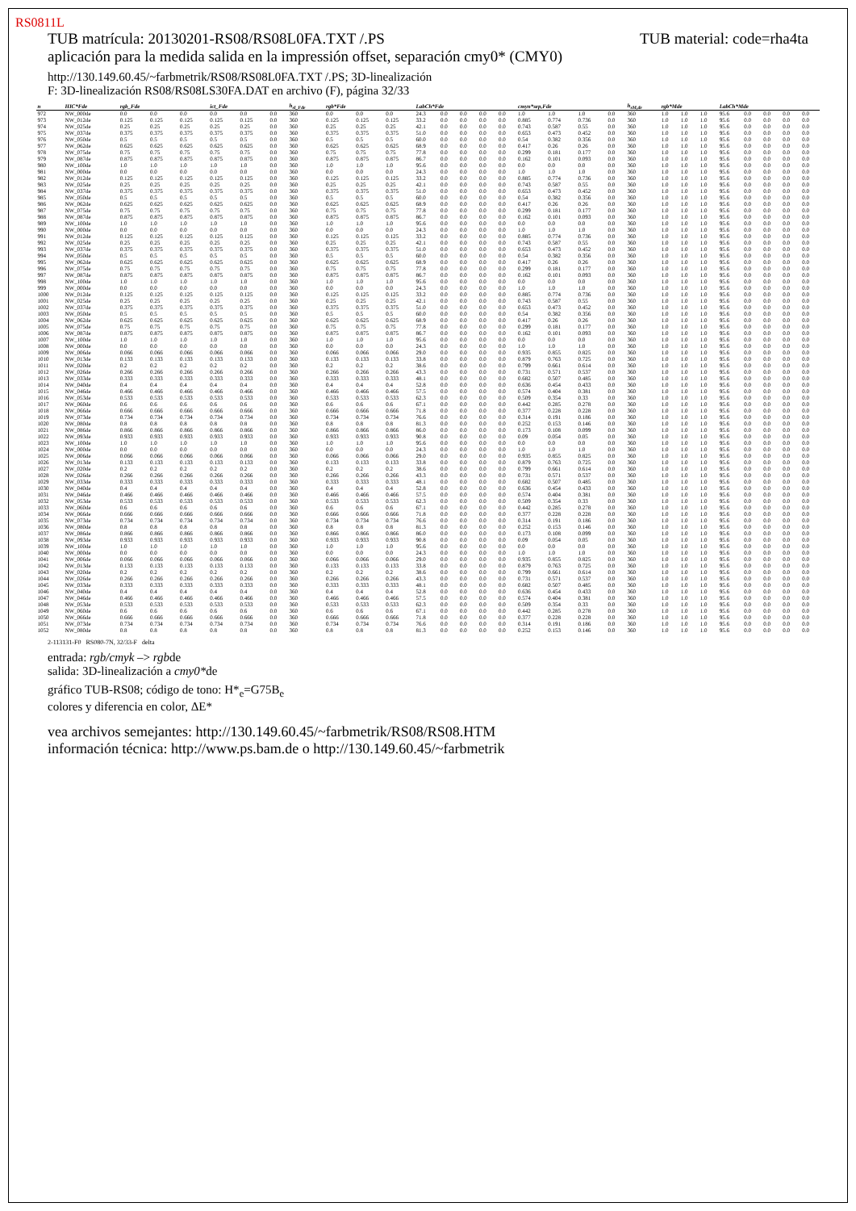RS0811L
TUB matrícula: 20130201-RS08/RS08L0FA.TXT /.PS TUB material: code=rha4ta
aplicación para la medida salida en la impressión offset, separación cmy0* (CMY0)
http://130.149.60.45/~farbmetrik/RS08/RS08L0FA.TXT /.PS; 3D-linealización
F: 3D-linealización RS08/RS08LS30FA.DAT en archivo (F), página 32/33
| n | HIC*Fde | rgb_Fde | | | ict_Fde | | | h<sub>sl_Fde</sub> | rgb*Fde | | | LabCh*Fde | | | | | cmyn*sep,Fde | | | | h<sub>sM,de</sub> | rgb*Mde | | | LabCh*Mde | | | | |
| --- | --- | --- | --- | --- | --- | --- | --- | --- | --- | --- | --- | --- | --- | --- | --- | --- | --- | --- | --- | --- | --- | --- | --- | --- | --- | --- | --- | --- | --- |
| 972 | NW_000de | 0.0 | 0.0 | 0.0 | 0.0 | 0.0 | 0.0 | 360 | 0.0 | 0.0 | 0.0 | 24.3 | 0.0 | 0.0 | 0.0 | 0.0 | 1.0 | 1.0 | 1.0 | 0.0 | 360 | 1.0 | 1.0 | 1.0 | 95.6 | 0.0 | 0.0 | 0.0 | 0.0 |
| 973 | NW_012de | 0.125 | 0.125 | 0.125 | 0.125 | 0.125 | 0.0 | 360 | 0.125 | 0.125 | 0.125 | 33.2 | 0.0 | 0.0 | 0.0 | 0.0 | 0.885 | 0.774 | 0.736 | 0.0 | 360 | 1.0 | 1.0 | 1.0 | 95.6 | 0.0 | 0.0 | 0.0 | 0.0 |
| 974 | NW_025de | 0.25 | 0.25 | 0.25 | 0.25 | 0.25 | 0.0 | 360 | 0.25 | 0.25 | 0.25 | 42.1 | 0.0 | 0.0 | 0.0 | 0.0 | 0.743 | 0.587 | 0.55 | 0.0 | 360 | 1.0 | 1.0 | 1.0 | 95.6 | 0.0 | 0.0 | 0.0 | 0.0 |
| 975 | NW_037de | 0.375 | 0.375 | 0.375 | 0.375 | 0.375 | 0.0 | 360 | 0.375 | 0.375 | 0.375 | 51.0 | 0.0 | 0.0 | 0.0 | 0.0 | 0.653 | 0.473 | 0.452 | 0.0 | 360 | 1.0 | 1.0 | 1.0 | 95.6 | 0.0 | 0.0 | 0.0 | 0.0 |
| 976 | NW_050de | 0.5 | 0.5 | 0.5 | 0.5 | 0.5 | 0.0 | 360 | 0.5 | 0.5 | 0.5 | 60.0 | 0.0 | 0.0 | 0.0 | 0.0 | 0.54 | 0.382 | 0.356 | 0.0 | 360 | 1.0 | 1.0 | 1.0 | 95.6 | 0.0 | 0.0 | 0.0 | 0.0 |
| 977 | NW_062de | 0.625 | 0.625 | 0.625 | 0.625 | 0.625 | 0.0 | 360 | 0.625 | 0.625 | 0.625 | 68.9 | 0.0 | 0.0 | 0.0 | 0.0 | 0.417 | 0.26 | 0.26 | 0.0 | 360 | 1.0 | 1.0 | 1.0 | 95.6 | 0.0 | 0.0 | 0.0 | 0.0 |
| 978 | NW_075de | 0.75 | 0.75 | 0.75 | 0.75 | 0.75 | 0.0 | 360 | 0.75 | 0.75 | 0.75 | 77.8 | 0.0 | 0.0 | 0.0 | 0.0 | 0.299 | 0.181 | 0.177 | 0.0 | 360 | 1.0 | 1.0 | 1.0 | 95.6 | 0.0 | 0.0 | 0.0 | 0.0 |
| 979 | NW_087de | 0.875 | 0.875 | 0.875 | 0.875 | 0.875 | 0.0 | 360 | 0.875 | 0.875 | 0.875 | 86.7 | 0.0 | 0.0 | 0.0 | 0.0 | 0.162 | 0.101 | 0.093 | 0.0 | 360 | 1.0 | 1.0 | 1.0 | 95.6 | 0.0 | 0.0 | 0.0 | 0.0 |
| 980 | NW_100de | 1.0 | 1.0 | 1.0 | 1.0 | 1.0 | 0.0 | 360 | 1.0 | 1.0 | 1.0 | 95.6 | 0.0 | 0.0 | 0.0 | 0.0 | 0.0 | 0.0 | 0.0 | 0.0 | 360 | 1.0 | 1.0 | 1.0 | 95.6 | 0.0 | 0.0 | 0.0 | 0.0 |
| 981 | NW_000de | 0.0 | 0.0 | 0.0 | 0.0 | 0.0 | 0.0 | 360 | 0.0 | 0.0 | 0.0 | 24.3 | 0.0 | 0.0 | 0.0 | 0.0 | 1.0 | 1.0 | 1.0 | 0.0 | 360 | 1.0 | 1.0 | 1.0 | 95.6 | 0.0 | 0.0 | 0.0 | 0.0 |
| 982 | NW_012de | 0.125 | 0.125 | 0.125 | 0.125 | 0.125 | 0.0 | 360 | 0.125 | 0.125 | 0.125 | 33.2 | 0.0 | 0.0 | 0.0 | 0.0 | 0.885 | 0.774 | 0.736 | 0.0 | 360 | 1.0 | 1.0 | 1.0 | 95.6 | 0.0 | 0.0 | 0.0 | 0.0 |
| 983 | NW_025de | 0.25 | 0.25 | 0.25 | 0.25 | 0.25 | 0.0 | 360 | 0.25 | 0.25 | 0.25 | 42.1 | 0.0 | 0.0 | 0.0 | 0.0 | 0.743 | 0.587 | 0.55 | 0.0 | 360 | 1.0 | 1.0 | 1.0 | 95.6 | 0.0 | 0.0 | 0.0 | 0.0 |
| 984 | NW_037de | 0.375 | 0.375 | 0.375 | 0.375 | 0.375 | 0.0 | 360 | 0.375 | 0.375 | 0.375 | 51.0 | 0.0 | 0.0 | 0.0 | 0.0 | 0.653 | 0.473 | 0.452 | 0.0 | 360 | 1.0 | 1.0 | 1.0 | 95.6 | 0.0 | 0.0 | 0.0 | 0.0 |
| 985 | NW_050de | 0.5 | 0.5 | 0.5 | 0.5 | 0.5 | 0.0 | 360 | 0.5 | 0.5 | 0.5 | 60.0 | 0.0 | 0.0 | 0.0 | 0.0 | 0.54 | 0.382 | 0.356 | 0.0 | 360 | 1.0 | 1.0 | 1.0 | 95.6 | 0.0 | 0.0 | 0.0 | 0.0 |
| 986 | NW_062de | 0.625 | 0.625 | 0.625 | 0.625 | 0.625 | 0.0 | 360 | 0.625 | 0.625 | 0.625 | 68.9 | 0.0 | 0.0 | 0.0 | 0.0 | 0.417 | 0.26 | 0.26 | 0.0 | 360 | 1.0 | 1.0 | 1.0 | 95.6 | 0.0 | 0.0 | 0.0 | 0.0 |
| 987 | NW_075de | 0.75 | 0.75 | 0.75 | 0.75 | 0.75 | 0.0 | 360 | 0.75 | 0.75 | 0.75 | 77.8 | 0.0 | 0.0 | 0.0 | 0.0 | 0.299 | 0.181 | 0.177 | 0.0 | 360 | 1.0 | 1.0 | 1.0 | 95.6 | 0.0 | 0.0 | 0.0 | 0.0 |
| 988 | NW_087de | 0.875 | 0.875 | 0.875 | 0.875 | 0.875 | 0.0 | 360 | 0.875 | 0.875 | 0.875 | 86.7 | 0.0 | 0.0 | 0.0 | 0.0 | 0.162 | 0.101 | 0.093 | 0.0 | 360 | 1.0 | 1.0 | 1.0 | 95.6 | 0.0 | 0.0 | 0.0 | 0.0 |
| 989 | NW_100de | 1.0 | 1.0 | 1.0 | 1.0 | 1.0 | 0.0 | 360 | 1.0 | 1.0 | 1.0 | 95.6 | 0.0 | 0.0 | 0.0 | 0.0 | 0.0 | 0.0 | 0.0 | 0.0 | 360 | 1.0 | 1.0 | 1.0 | 95.6 | 0.0 | 0.0 | 0.0 | 0.0 |
| 990 | NW_000de | 0.0 | 0.0 | 0.0 | 0.0 | 0.0 | 0.0 | 360 | 0.0 | 0.0 | 0.0 | 24.3 | 0.0 | 0.0 | 0.0 | 0.0 | 1.0 | 1.0 | 1.0 | 0.0 | 360 | 1.0 | 1.0 | 1.0 | 95.6 | 0.0 | 0.0 | 0.0 | 0.0 |
| 991 | NW_012de | 0.125 | 0.125 | 0.125 | 0.125 | 0.125 | 0.0 | 360 | 0.125 | 0.125 | 0.125 | 33.2 | 0.0 | 0.0 | 0.0 | 0.0 | 0.885 | 0.774 | 0.736 | 0.0 | 360 | 1.0 | 1.0 | 1.0 | 95.6 | 0.0 | 0.0 | 0.0 | 0.0 |
| 992 | NW_025de | 0.25 | 0.25 | 0.25 | 0.25 | 0.25 | 0.0 | 360 | 0.25 | 0.25 | 0.25 | 42.1 | 0.0 | 0.0 | 0.0 | 0.0 | 0.743 | 0.587 | 0.55 | 0.0 | 360 | 1.0 | 1.0 | 1.0 | 95.6 | 0.0 | 0.0 | 0.0 | 0.0 |
| 993 | NW_037de | 0.375 | 0.375 | 0.375 | 0.375 | 0.375 | 0.0 | 360 | 0.375 | 0.375 | 0.375 | 51.0 | 0.0 | 0.0 | 0.0 | 0.0 | 0.653 | 0.473 | 0.452 | 0.0 | 360 | 1.0 | 1.0 | 1.0 | 95.6 | 0.0 | 0.0 | 0.0 | 0.0 |
| 994 | NW_050de | 0.5 | 0.5 | 0.5 | 0.5 | 0.5 | 0.0 | 360 | 0.5 | 0.5 | 0.5 | 60.0 | 0.0 | 0.0 | 0.0 | 0.0 | 0.54 | 0.382 | 0.356 | 0.0 | 360 | 1.0 | 1.0 | 1.0 | 95.6 | 0.0 | 0.0 | 0.0 | 0.0 |
| 995 | NW_062de | 0.625 | 0.625 | 0.625 | 0.625 | 0.625 | 0.0 | 360 | 0.625 | 0.625 | 0.625 | 68.9 | 0.0 | 0.0 | 0.0 | 0.0 | 0.417 | 0.26 | 0.26 | 0.0 | 360 | 1.0 | 1.0 | 1.0 | 95.6 | 0.0 | 0.0 | 0.0 | 0.0 |
| 996 | NW_075de | 0.75 | 0.75 | 0.75 | 0.75 | 0.75 | 0.0 | 360 | 0.75 | 0.75 | 0.75 | 77.8 | 0.0 | 0.0 | 0.0 | 0.0 | 0.299 | 0.181 | 0.177 | 0.0 | 360 | 1.0 | 1.0 | 1.0 | 95.6 | 0.0 | 0.0 | 0.0 | 0.0 |
| 997 | NW_087de | 0.875 | 0.875 | 0.875 | 0.875 | 0.875 | 0.0 | 360 | 0.875 | 0.875 | 0.875 | 86.7 | 0.0 | 0.0 | 0.0 | 0.0 | 0.162 | 0.101 | 0.093 | 0.0 | 360 | 1.0 | 1.0 | 1.0 | 95.6 | 0.0 | 0.0 | 0.0 | 0.0 |
| 998 | NW_100de | 1.0 | 1.0 | 1.0 | 1.0 | 1.0 | 0.0 | 360 | 1.0 | 1.0 | 1.0 | 95.6 | 0.0 | 0.0 | 0.0 | 0.0 | 0.0 | 0.0 | 0.0 | 0.0 | 360 | 1.0 | 1.0 | 1.0 | 95.6 | 0.0 | 0.0 | 0.0 | 0.0 |
| 999 | NW_000de | 0.0 | 0.0 | 0.0 | 0.0 | 0.0 | 0.0 | 360 | 0.0 | 0.0 | 0.0 | 24.3 | 0.0 | 0.0 | 0.0 | 0.0 | 1.0 | 1.0 | 1.0 | 0.0 | 360 | 1.0 | 1.0 | 1.0 | 95.6 | 0.0 | 0.0 | 0.0 | 0.0 |
| 1000 | NW_012de | 0.125 | 0.125 | 0.125 | 0.125 | 0.125 | 0.0 | 360 | 0.125 | 0.125 | 0.125 | 33.2 | 0.0 | 0.0 | 0.0 | 0.0 | 0.885 | 0.774 | 0.736 | 0.0 | 360 | 1.0 | 1.0 | 1.0 | 95.6 | 0.0 | 0.0 | 0.0 | 0.0 |
| 1001 | NW_025de | 0.25 | 0.25 | 0.25 | 0.25 | 0.25 | 0.0 | 360 | 0.25 | 0.25 | 0.25 | 42.1 | 0.0 | 0.0 | 0.0 | 0.0 | 0.743 | 0.587 | 0.55 | 0.0 | 360 | 1.0 | 1.0 | 1.0 | 95.6 | 0.0 | 0.0 | 0.0 | 0.0 |
| 1002 | NW_037de | 0.375 | 0.375 | 0.375 | 0.375 | 0.375 | 0.0 | 360 | 0.375 | 0.375 | 0.375 | 51.0 | 0.0 | 0.0 | 0.0 | 0.0 | 0.653 | 0.473 | 0.452 | 0.0 | 360 | 1.0 | 1.0 | 1.0 | 95.6 | 0.0 | 0.0 | 0.0 | 0.0 |
| 1003 | NW_050de | 0.5 | 0.5 | 0.5 | 0.5 | 0.5 | 0.0 | 360 | 0.5 | 0.5 | 0.5 | 60.0 | 0.0 | 0.0 | 0.0 | 0.0 | 0.54 | 0.382 | 0.356 | 0.0 | 360 | 1.0 | 1.0 | 1.0 | 95.6 | 0.0 | 0.0 | 0.0 | 0.0 |
| 1004 | NW_062de | 0.625 | 0.625 | 0.625 | 0.625 | 0.625 | 0.0 | 360 | 0.625 | 0.625 | 0.625 | 68.9 | 0.0 | 0.0 | 0.0 | 0.0 | 0.417 | 0.26 | 0.26 | 0.0 | 360 | 1.0 | 1.0 | 1.0 | 95.6 | 0.0 | 0.0 | 0.0 | 0.0 |
| 1005 | NW_075de | 0.75 | 0.75 | 0.75 | 0.75 | 0.75 | 0.0 | 360 | 0.75 | 0.75 | 0.75 | 77.8 | 0.0 | 0.0 | 0.0 | 0.0 | 0.299 | 0.181 | 0.177 | 0.0 | 360 | 1.0 | 1.0 | 1.0 | 95.6 | 0.0 | 0.0 | 0.0 | 0.0 |
| 1006 | NW_087de | 0.875 | 0.875 | 0.875 | 0.875 | 0.875 | 0.0 | 360 | 0.875 | 0.875 | 0.875 | 86.7 | 0.0 | 0.0 | 0.0 | 0.0 | 0.162 | 0.101 | 0.093 | 0.0 | 360 | 1.0 | 1.0 | 1.0 | 95.6 | 0.0 | 0.0 | 0.0 | 0.0 |
| 1007 | NW_100de | 1.0 | 1.0 | 1.0 | 1.0 | 1.0 | 0.0 | 360 | 1.0 | 1.0 | 1.0 | 95.6 | 0.0 | 0.0 | 0.0 | 0.0 | 0.0 | 0.0 | 0.0 | 0.0 | 360 | 1.0 | 1.0 | 1.0 | 95.6 | 0.0 | 0.0 | 0.0 | 0.0 |
| 1008 | NW_000de | 0.0 | 0.0 | 0.0 | 0.0 | 0.0 | 0.0 | 360 | 0.0 | 0.0 | 0.0 | 24.3 | 0.0 | 0.0 | 0.0 | 0.0 | 1.0 | 1.0 | 1.0 | 0.0 | 360 | 1.0 | 1.0 | 1.0 | 95.6 | 0.0 | 0.0 | 0.0 | 0.0 |
| 1009 | NW_006de | 0.066 | 0.066 | 0.066 | 0.066 | 0.066 | 0.0 | 360 | 0.066 | 0.066 | 0.066 | 29.0 | 0.0 | 0.0 | 0.0 | 0.0 | 0.935 | 0.855 | 0.825 | 0.0 | 360 | 1.0 | 1.0 | 1.0 | 95.6 | 0.0 | 0.0 | 0.0 | 0.0 |
| 1010 | NW_013de | 0.133 | 0.133 | 0.133 | 0.133 | 0.133 | 0.0 | 360 | 0.133 | 0.133 | 0.133 | 33.8 | 0.0 | 0.0 | 0.0 | 0.0 | 0.879 | 0.763 | 0.725 | 0.0 | 360 | 1.0 | 1.0 | 1.0 | 95.6 | 0.0 | 0.0 | 0.0 | 0.0 |
| 1011 | NW_020de | 0.2 | 0.2 | 0.2 | 0.2 | 0.2 | 0.0 | 360 | 0.2 | 0.2 | 0.2 | 38.6 | 0.0 | 0.0 | 0.0 | 0.0 | 0.799 | 0.661 | 0.614 | 0.0 | 360 | 1.0 | 1.0 | 1.0 | 95.6 | 0.0 | 0.0 | 0.0 | 0.0 |
| 1012 | NW_026de | 0.266 | 0.266 | 0.266 | 0.266 | 0.266 | 0.0 | 360 | 0.266 | 0.266 | 0.266 | 43.3 | 0.0 | 0.0 | 0.0 | 0.0 | 0.731 | 0.571 | 0.537 | 0.0 | 360 | 1.0 | 1.0 | 1.0 | 95.6 | 0.0 | 0.0 | 0.0 | 0.0 |
| 1013 | NW_033de | 0.333 | 0.333 | 0.333 | 0.333 | 0.333 | 0.0 | 360 | 0.333 | 0.333 | 0.333 | 48.1 | 0.0 | 0.0 | 0.0 | 0.0 | 0.682 | 0.507 | 0.485 | 0.0 | 360 | 1.0 | 1.0 | 1.0 | 95.6 | 0.0 | 0.0 | 0.0 | 0.0 |
| 1014 | NW_040de | 0.4 | 0.4 | 0.4 | 0.4 | 0.4 | 0.0 | 360 | 0.4 | 0.4 | 0.4 | 52.8 | 0.0 | 0.0 | 0.0 | 0.0 | 0.636 | 0.454 | 0.433 | 0.0 | 360 | 1.0 | 1.0 | 1.0 | 95.6 | 0.0 | 0.0 | 0.0 | 0.0 |
| 1015 | NW_046de | 0.466 | 0.466 | 0.466 | 0.466 | 0.466 | 0.0 | 360 | 0.466 | 0.466 | 0.466 | 57.5 | 0.0 | 0.0 | 0.0 | 0.0 | 0.574 | 0.404 | 0.381 | 0.0 | 360 | 1.0 | 1.0 | 1.0 | 95.6 | 0.0 | 0.0 | 0.0 | 0.0 |
| 1016 | NW_053de | 0.533 | 0.533 | 0.533 | 0.533 | 0.533 | 0.0 | 360 | 0.533 | 0.533 | 0.533 | 62.3 | 0.0 | 0.0 | 0.0 | 0.0 | 0.509 | 0.354 | 0.33 | 0.0 | 360 | 1.0 | 1.0 | 1.0 | 95.6 | 0.0 | 0.0 | 0.0 | 0.0 |
| 1017 | NW_060de | 0.6 | 0.6 | 0.6 | 0.6 | 0.6 | 0.0 | 360 | 0.6 | 0.6 | 0.6 | 67.1 | 0.0 | 0.0 | 0.0 | 0.0 | 0.442 | 0.285 | 0.278 | 0.0 | 360 | 1.0 | 1.0 | 1.0 | 95.6 | 0.0 | 0.0 | 0.0 | 0.0 |
| 1018 | NW_066de | 0.666 | 0.666 | 0.666 | 0.666 | 0.666 | 0.0 | 360 | 0.666 | 0.666 | 0.666 | 71.8 | 0.0 | 0.0 | 0.0 | 0.0 | 0.377 | 0.228 | 0.228 | 0.0 | 360 | 1.0 | 1.0 | 1.0 | 95.6 | 0.0 | 0.0 | 0.0 | 0.0 |
| 1019 | NW_073de | 0.734 | 0.734 | 0.734 | 0.734 | 0.734 | 0.0 | 360 | 0.734 | 0.734 | 0.734 | 76.6 | 0.0 | 0.0 | 0.0 | 0.0 | 0.314 | 0.191 | 0.186 | 0.0 | 360 | 1.0 | 1.0 | 1.0 | 95.6 | 0.0 | 0.0 | 0.0 | 0.0 |
| 1020 | NW_080de | 0.8 | 0.8 | 0.8 | 0.8 | 0.8 | 0.0 | 360 | 0.8 | 0.8 | 0.8 | 81.3 | 0.0 | 0.0 | 0.0 | 0.0 | 0.252 | 0.153 | 0.146 | 0.0 | 360 | 1.0 | 1.0 | 1.0 | 95.6 | 0.0 | 0.0 | 0.0 | 0.0 |
| 1021 | NW_086de | 0.866 | 0.866 | 0.866 | 0.866 | 0.866 | 0.0 | 360 | 0.866 | 0.866 | 0.866 | 86.0 | 0.0 | 0.0 | 0.0 | 0.0 | 0.173 | 0.108 | 0.099 | 0.0 | 360 | 1.0 | 1.0 | 1.0 | 95.6 | 0.0 | 0.0 | 0.0 | 0.0 |
| 1022 | NW_093de | 0.933 | 0.933 | 0.933 | 0.933 | 0.933 | 0.0 | 360 | 0.933 | 0.933 | 0.933 | 90.8 | 0.0 | 0.0 | 0.0 | 0.0 | 0.09 | 0.054 | 0.05 | 0.0 | 360 | 1.0 | 1.0 | 1.0 | 95.6 | 0.0 | 0.0 | 0.0 | 0.0 |
| 1023 | NW_100de | 1.0 | 1.0 | 1.0 | 1.0 | 1.0 | 0.0 | 360 | 1.0 | 1.0 | 1.0 | 95.6 | 0.0 | 0.0 | 0.0 | 0.0 | 0.0 | 0.0 | 0.0 | 0.0 | 360 | 1.0 | 1.0 | 1.0 | 95.6 | 0.0 | 0.0 | 0.0 | 0.0 |
| 1024 | NW_000de | 0.0 | 0.0 | 0.0 | 0.0 | 0.0 | 0.0 | 360 | 0.0 | 0.0 | 0.0 | 24.3 | 0.0 | 0.0 | 0.0 | 0.0 | 1.0 | 1.0 | 1.0 | 0.0 | 360 | 1.0 | 1.0 | 1.0 | 95.6 | 0.0 | 0.0 | 0.0 | 0.0 |
| 1025 | NW_006de | 0.066 | 0.066 | 0.066 | 0.066 | 0.066 | 0.0 | 360 | 0.066 | 0.066 | 0.066 | 29.0 | 0.0 | 0.0 | 0.0 | 0.0 | 0.935 | 0.855 | 0.825 | 0.0 | 360 | 1.0 | 1.0 | 1.0 | 95.6 | 0.0 | 0.0 | 0.0 | 0.0 |
| 1026 | NW_013de | 0.133 | 0.133 | 0.133 | 0.133 | 0.133 | 0.0 | 360 | 0.133 | 0.133 | 0.133 | 33.8 | 0.0 | 0.0 | 0.0 | 0.0 | 0.879 | 0.763 | 0.725 | 0.0 | 360 | 1.0 | 1.0 | 1.0 | 95.6 | 0.0 | 0.0 | 0.0 | 0.0 |
| 1027 | NW_020de | 0.2 | 0.2 | 0.2 | 0.2 | 0.2 | 0.0 | 360 | 0.2 | 0.2 | 0.2 | 38.6 | 0.0 | 0.0 | 0.0 | 0.0 | 0.799 | 0.661 | 0.614 | 0.0 | 360 | 1.0 | 1.0 | 1.0 | 95.6 | 0.0 | 0.0 | 0.0 | 0.0 |
| 1028 | NW_026de | 0.266 | 0.266 | 0.266 | 0.266 | 0.266 | 0.0 | 360 | 0.266 | 0.266 | 0.266 | 43.3 | 0.0 | 0.0 | 0.0 | 0.0 | 0.731 | 0.571 | 0.537 | 0.0 | 360 | 1.0 | 1.0 | 1.0 | 95.6 | 0.0 | 0.0 | 0.0 | 0.0 |
| 1029 | NW_033de | 0.333 | 0.333 | 0.333 | 0.333 | 0.333 | 0.0 | 360 | 0.333 | 0.333 | 0.333 | 48.1 | 0.0 | 0.0 | 0.0 | 0.0 | 0.682 | 0.507 | 0.485 | 0.0 | 360 | 1.0 | 1.0 | 1.0 | 95.6 | 0.0 | 0.0 | 0.0 | 0.0 |
| 1030 | NW_040de | 0.4 | 0.4 | 0.4 | 0.4 | 0.4 | 0.0 | 360 | 0.4 | 0.4 | 0.4 | 52.8 | 0.0 | 0.0 | 0.0 | 0.0 | 0.636 | 0.454 | 0.433 | 0.0 | 360 | 1.0 | 1.0 | 1.0 | 95.6 | 0.0 | 0.0 | 0.0 | 0.0 |
| 1031 | NW_046de | 0.466 | 0.466 | 0.466 | 0.466 | 0.466 | 0.0 | 360 | 0.466 | 0.466 | 0.466 | 57.5 | 0.0 | 0.0 | 0.0 | 0.0 | 0.574 | 0.404 | 0.381 | 0.0 | 360 | 1.0 | 1.0 | 1.0 | 95.6 | 0.0 | 0.0 | 0.0 | 0.0 |
| 1032 | NW_053de | 0.533 | 0.533 | 0.533 | 0.533 | 0.533 | 0.0 | 360 | 0.533 | 0.533 | 0.533 | 62.3 | 0.0 | 0.0 | 0.0 | 0.0 | 0.509 | 0.354 | 0.33 | 0.0 | 360 | 1.0 | 1.0 | 1.0 | 95.6 | 0.0 | 0.0 | 0.0 | 0.0 |
| 1033 | NW_060de | 0.6 | 0.6 | 0.6 | 0.6 | 0.6 | 0.0 | 360 | 0.6 | 0.6 | 0.6 | 67.1 | 0.0 | 0.0 | 0.0 | 0.0 | 0.442 | 0.285 | 0.278 | 0.0 | 360 | 1.0 | 1.0 | 1.0 | 95.6 | 0.0 | 0.0 | 0.0 | 0.0 |
| 1034 | NW_066de | 0.666 | 0.666 | 0.666 | 0.666 | 0.666 | 0.0 | 360 | 0.666 | 0.666 | 0.666 | 71.8 | 0.0 | 0.0 | 0.0 | 0.0 | 0.377 | 0.228 | 0.228 | 0.0 | 360 | 1.0 | 1.0 | 1.0 | 95.6 | 0.0 | 0.0 | 0.0 | 0.0 |
| 1035 | NW_073de | 0.734 | 0.734 | 0.734 | 0.734 | 0.734 | 0.0 | 360 | 0.734 | 0.734 | 0.734 | 76.6 | 0.0 | 0.0 | 0.0 | 0.0 | 0.314 | 0.191 | 0.186 | 0.0 | 360 | 1.0 | 1.0 | 1.0 | 95.6 | 0.0 | 0.0 | 0.0 | 0.0 |
| 1036 | NW_080de | 0.8 | 0.8 | 0.8 | 0.8 | 0.8 | 0.0 | 360 | 0.8 | 0.8 | 0.8 | 81.3 | 0.0 | 0.0 | 0.0 | 0.0 | 0.252 | 0.153 | 0.146 | 0.0 | 360 | 1.0 | 1.0 | 1.0 | 95.6 | 0.0 | 0.0 | 0.0 | 0.0 |
| 1037 | NW_086de | 0.866 | 0.866 | 0.866 | 0.866 | 0.866 | 0.0 | 360 | 0.866 | 0.866 | 0.866 | 86.0 | 0.0 | 0.0 | 0.0 | 0.0 | 0.173 | 0.108 | 0.099 | 0.0 | 360 | 1.0 | 1.0 | 1.0 | 95.6 | 0.0 | 0.0 | 0.0 | 0.0 |
| 1038 | NW_093de | 0.933 | 0.933 | 0.933 | 0.933 | 0.933 | 0.0 | 360 | 0.933 | 0.933 | 0.933 | 90.8 | 0.0 | 0.0 | 0.0 | 0.0 | 0.09 | 0.054 | 0.05 | 0.0 | 360 | 1.0 | 1.0 | 1.0 | 95.6 | 0.0 | 0.0 | 0.0 | 0.0 |
| 1039 | NW_100de | 1.0 | 1.0 | 1.0 | 1.0 | 1.0 | 0.0 | 360 | 1.0 | 1.0 | 1.0 | 95.6 | 0.0 | 0.0 | 0.0 | 0.0 | 0.0 | 0.0 | 0.0 | 0.0 | 360 | 1.0 | 1.0 | 1.0 | 95.6 | 0.0 | 0.0 | 0.0 | 0.0 |
| 1040 | NW_000de | 0.0 | 0.0 | 0.0 | 0.0 | 0.0 | 0.0 | 360 | 0.0 | 0.0 | 0.0 | 24.3 | 0.0 | 0.0 | 0.0 | 0.0 | 1.0 | 1.0 | 1.0 | 0.0 | 360 | 1.0 | 1.0 | 1.0 | 95.6 | 0.0 | 0.0 | 0.0 | 0.0 |
| 1041 | NW_006de | 0.066 | 0.066 | 0.066 | 0.066 | 0.066 | 0.0 | 360 | 0.066 | 0.066 | 0.066 | 29.0 | 0.0 | 0.0 | 0.0 | 0.0 | 0.935 | 0.855 | 0.825 | 0.0 | 360 | 1.0 | 1.0 | 1.0 | 95.6 | 0.0 | 0.0 | 0.0 | 0.0 |
| 1042 | NW_013de | 0.133 | 0.133 | 0.133 | 0.133 | 0.133 | 0.0 | 360 | 0.133 | 0.133 | 0.133 | 33.8 | 0.0 | 0.0 | 0.0 | 0.0 | 0.879 | 0.763 | 0.725 | 0.0 | 360 | 1.0 | 1.0 | 1.0 | 95.6 | 0.0 | 0.0 | 0.0 | 0.0 |
| 1043 | NW_020de | 0.2 | 0.2 | 0.2 | 0.2 | 0.2 | 0.0 | 360 | 0.2 | 0.2 | 0.2 | 38.6 | 0.0 | 0.0 | 0.0 | 0.0 | 0.799 | 0.661 | 0.614 | 0.0 | 360 | 1.0 | 1.0 | 1.0 | 95.6 | 0.0 | 0.0 | 0.0 | 0.0 |
| 1044 | NW_026de | 0.266 | 0.266 | 0.266 | 0.266 | 0.266 | 0.0 | 360 | 0.266 | 0.266 | 0.266 | 43.3 | 0.0 | 0.0 | 0.0 | 0.0 | 0.731 | 0.571 | 0.537 | 0.0 | 360 | 1.0 | 1.0 | 1.0 | 95.6 | 0.0 | 0.0 | 0.0 | 0.0 |
| 1045 | NW_033de | 0.333 | 0.333 | 0.333 | 0.333 | 0.333 | 0.0 | 360 | 0.333 | 0.333 | 0.333 | 48.1 | 0.0 | 0.0 | 0.0 | 0.0 | 0.682 | 0.507 | 0.485 | 0.0 | 360 | 1.0 | 1.0 | 1.0 | 95.6 | 0.0 | 0.0 | 0.0 | 0.0 |
| 1046 | NW_040de | 0.4 | 0.4 | 0.4 | 0.4 | 0.4 | 0.0 | 360 | 0.4 | 0.4 | 0.4 | 52.8 | 0.0 | 0.0 | 0.0 | 0.0 | 0.636 | 0.454 | 0.433 | 0.0 | 360 | 1.0 | 1.0 | 1.0 | 95.6 | 0.0 | 0.0 | 0.0 | 0.0 |
| 1047 | NW_046de | 0.466 | 0.466 | 0.466 | 0.466 | 0.466 | 0.0 | 360 | 0.466 | 0.466 | 0.466 | 57.5 | 0.0 | 0.0 | 0.0 | 0.0 | 0.574 | 0.404 | 0.381 | 0.0 | 360 | 1.0 | 1.0 | 1.0 | 95.6 | 0.0 | 0.0 | 0.0 | 0.0 |
| 1048 | NW_053de | 0.533 | 0.533 | 0.533 | 0.533 | 0.533 | 0.0 | 360 | 0.533 | 0.533 | 0.533 | 62.3 | 0.0 | 0.0 | 0.0 | 0.0 | 0.509 | 0.354 | 0.33 | 0.0 | 360 | 1.0 | 1.0 | 1.0 | 95.6 | 0.0 | 0.0 | 0.0 | 0.0 |
| 1049 | NW_060de | 0.6 | 0.6 | 0.6 | 0.6 | 0.6 | 0.0 | 360 | 0.6 | 0.6 | 0.6 | 67.1 | 0.0 | 0.0 | 0.0 | 0.0 | 0.442 | 0.285 | 0.278 | 0.0 | 360 | 1.0 | 1.0 | 1.0 | 95.6 | 0.0 | 0.0 | 0.0 | 0.0 |
| 1050 | NW_066de | 0.666 | 0.666 | 0.666 | 0.666 | 0.666 | 0.0 | 360 | 0.666 | 0.666 | 0.666 | 71.8 | 0.0 | 0.0 | 0.0 | 0.0 | 0.377 | 0.228 | 0.228 | 0.0 | 360 | 1.0 | 1.0 | 1.0 | 95.6 | 0.0 | 0.0 | 0.0 | 0.0 |
| 1051 | NW_073de | 0.734 | 0.734 | 0.734 | 0.734 | 0.734 | 0.0 | 360 | 0.734 | 0.734 | 0.734 | 76.6 | 0.0 | 0.0 | 0.0 | 0.0 | 0.314 | 0.191 | 0.186 | 0.0 | 360 | 1.0 | 1.0 | 1.0 | 95.6 | 0.0 | 0.0 | 0.0 | 0.0 |
| 1052 | NW_080de | 0.8 | 0.8 | 0.8 | 0.8 | 0.8 | 0.0 | 360 | 0.8 | 0.8 | 0.8 | 81.3 | 0.0 | 0.0 | 0.0 | 0.0 | 0.252 | 0.153 | 0.146 | 0.0 | 360 | 1.0 | 1.0 | 1.0 | 95.6 | 0.0 | 0.0 | 0.0 | 0.0 |
2-113131-F0 RS080-7N, 32/33-F delta
entrada: rgb/cmyk –> rgbde
salida: 3D-linealización a cmy0*de
gráfico TUB-RS08; código de tono: H*<sub>e</sub>=G75B<sub>e</sub>
colores y diferencia en color, ΔE*
vea archivos semejantes: http://130.149.60.45/~farbmetrik/RS08/RS08.HTM
información técnica: http://www.ps.bam.de o http://130.149.60.45/~farbmetrik